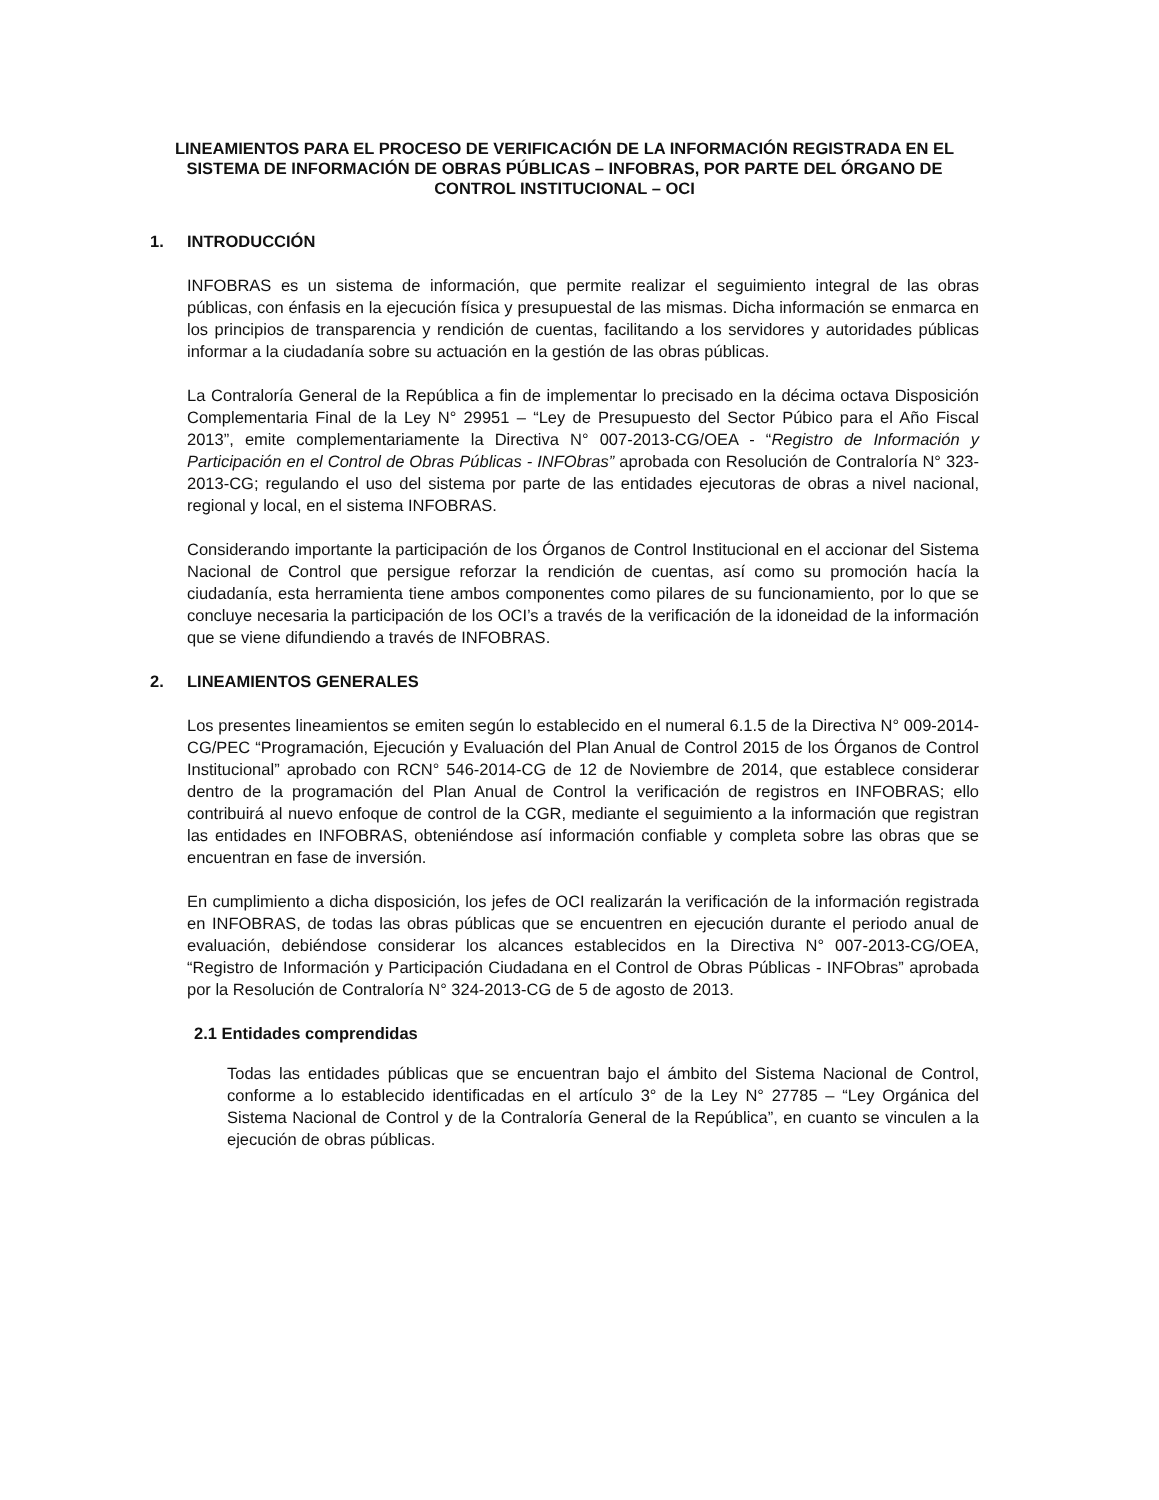LINEAMIENTOS PARA EL PROCESO DE VERIFICACIÓN DE LA INFORMACIÓN REGISTRADA EN EL SISTEMA DE INFORMACIÓN DE OBRAS PÚBLICAS – INFOBRAS, POR PARTE DEL ÓRGANO DE CONTROL INSTITUCIONAL – OCI
1. INTRODUCCIÓN
INFOBRAS es un sistema de información, que permite realizar el seguimiento integral de las obras públicas, con énfasis en la ejecución física y presupuestal de las mismas. Dicha información se enmarca en los principios de transparencia y rendición de cuentas, facilitando a los servidores y autoridades públicas informar a la ciudadanía sobre su actuación en la gestión de las obras públicas.
La Contraloría General de la República a fin de implementar lo precisado en la décima octava Disposición Complementaria Final de la Ley N° 29951 – “Ley de Presupuesto del Sector Púbico para el Año Fiscal 2013”, emite complementariamente la Directiva N° 007-2013-CG/OEA - “Registro de Información y Participación en el Control de Obras Públicas - INFObras” aprobada con Resolución de Contraloría N° 323-2013-CG; regulando el uso del sistema por parte de las entidades ejecutoras de obras a nivel nacional, regional y local, en el sistema INFOBRAS.
Considerando importante la participación de los Órganos de Control Institucional en el accionar del Sistema Nacional de Control que persigue reforzar la rendición de cuentas, así como su promoción hacía la ciudadanía, esta herramienta tiene ambos componentes como pilares de su funcionamiento, por lo que se concluye necesaria la participación de los OCI’s a través de la verificación de la idoneidad de la información que se viene difundiendo a través de INFOBRAS.
2. LINEAMIENTOS GENERALES
Los presentes lineamientos se emiten según lo establecido en el numeral 6.1.5 de la Directiva N° 009-2014-CG/PEC “Programación, Ejecución y Evaluación del Plan Anual de Control 2015 de los Órganos de Control Institucional” aprobado con RCN° 546-2014-CG de 12 de Noviembre de 2014, que establece considerar dentro de la programación del Plan Anual de Control la verificación de registros en INFOBRAS; ello contribuirá al nuevo enfoque de control de la CGR, mediante el seguimiento a la información que registran las entidades en INFOBRAS, obteniéndose así información confiable y completa sobre las obras que se encuentran en fase de inversión.
En cumplimiento a dicha disposición, los jefes de OCI realizarán la verificación de la información registrada en INFOBRAS, de todas las obras públicas que se encuentren en ejecución durante el periodo anual de evaluación, debiéndose considerar los alcances establecidos en la Directiva N° 007-2013-CG/OEA, “Registro de Información y Participación Ciudadana en el Control de Obras Públicas - INFObras” aprobada por la Resolución de Contraloría N° 324-2013-CG de 5 de agosto de 2013.
2.1 Entidades comprendidas
Todas las entidades públicas que se encuentran bajo el ámbito del Sistema Nacional de Control, conforme a lo establecido identificadas en el artículo 3° de la Ley N° 27785 – “Ley Orgánica del Sistema Nacional de Control y de la Contraloría General de la República”, en cuanto se vinculen a la ejecución de obras públicas.